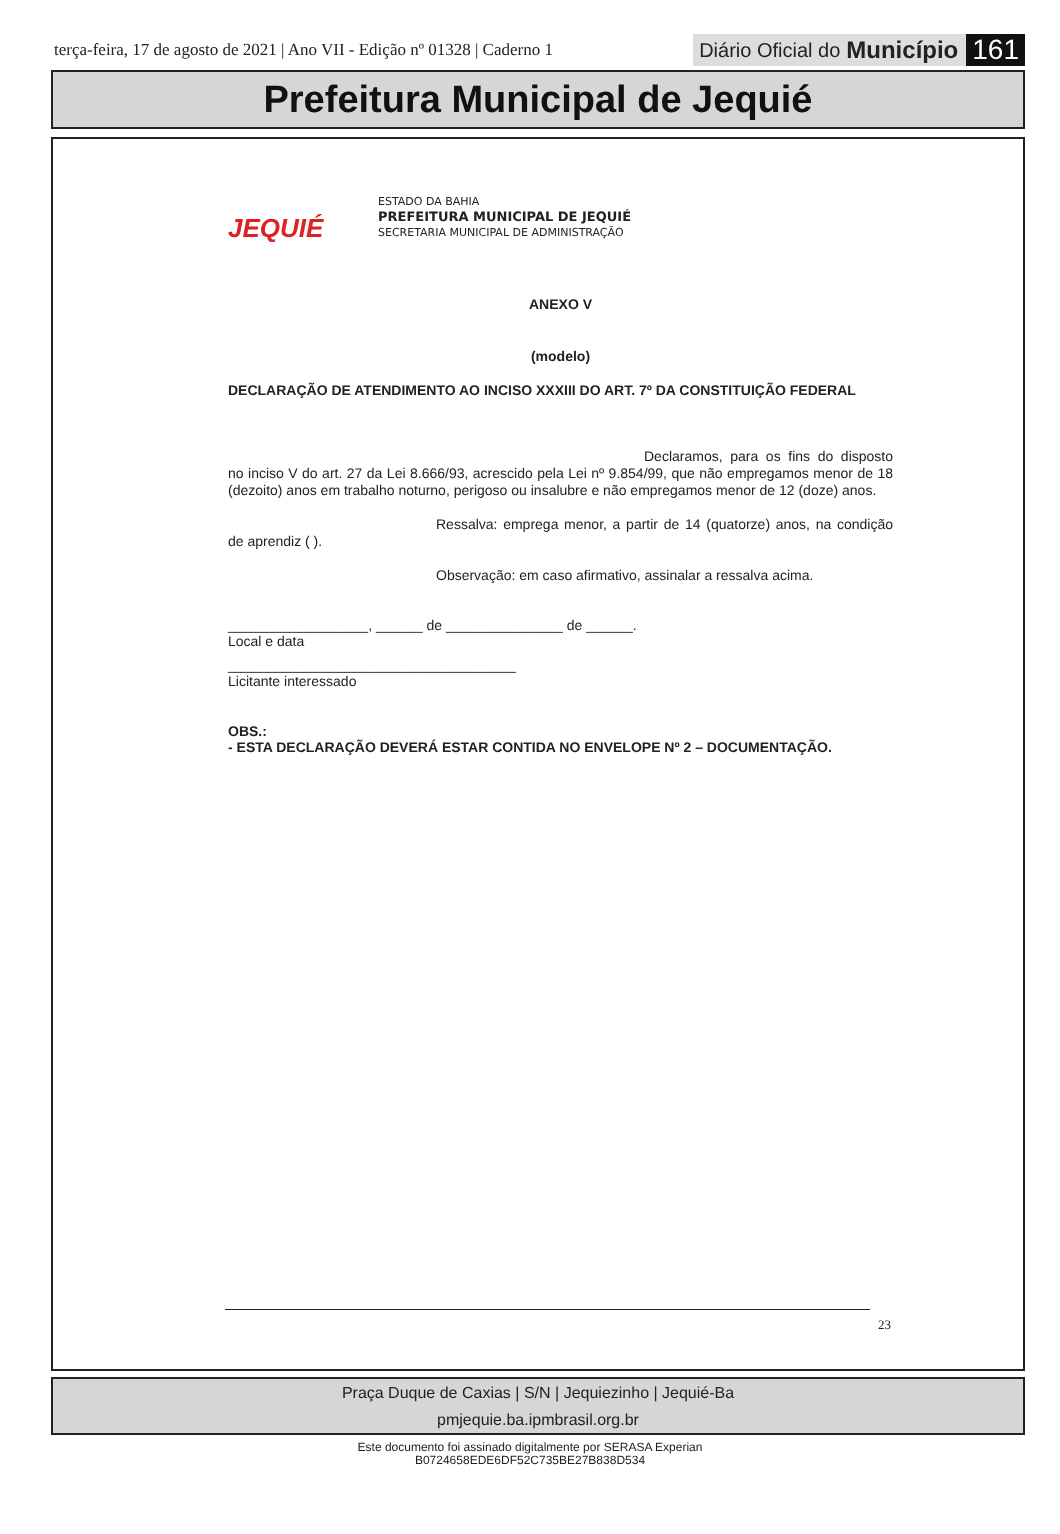terça-feira, 17 de agosto de 2021 | Ano VII - Edição nº 01328 | Caderno 1 Diário Oficial do Município 161
Prefeitura Municipal de Jequié
JEQUIÉ
ESTADO DA BAHIA
PREFEITURA MUNICIPAL DE JEQUIÉ
SECRETARIA MUNICIPAL DE ADMINISTRAÇÃO
ANEXO V
(modelo)
DECLARAÇÃO DE ATENDIMENTO AO INCISO XXXIII DO ART. 7º DA CONSTITUIÇÃO FEDERAL
Declaramos, para os fins do disposto no inciso V do art. 27 da Lei 8.666/93, acrescido pela Lei nº 9.854/99, que não empregamos menor de 18 (dezoito) anos em trabalho noturno, perigoso ou insalubre e não empregamos menor de 12 (doze) anos.
Ressalva: emprega menor, a partir de 14 (quatorze) anos, na condição de aprendiz ( ).
Observação: em caso afirmativo, assinalar a ressalva acima.
__________________, ______ de _______________ de ______.
Local e data
_____________________________________
Licitante interessado
OBS.:
- ESTA DECLARAÇÃO DEVERÁ ESTAR CONTIDA NO ENVELOPE Nº 2 – DOCUMENTAÇÃO.
23
Praça Duque de Caxias | S/N | Jequiezinho | Jequié-Ba
pmjequie.ba.ipmbrasil.org.br
Este documento foi assinado digitalmente por SERASA Experian
B0724658EDE6DF52C735BE27B838D534